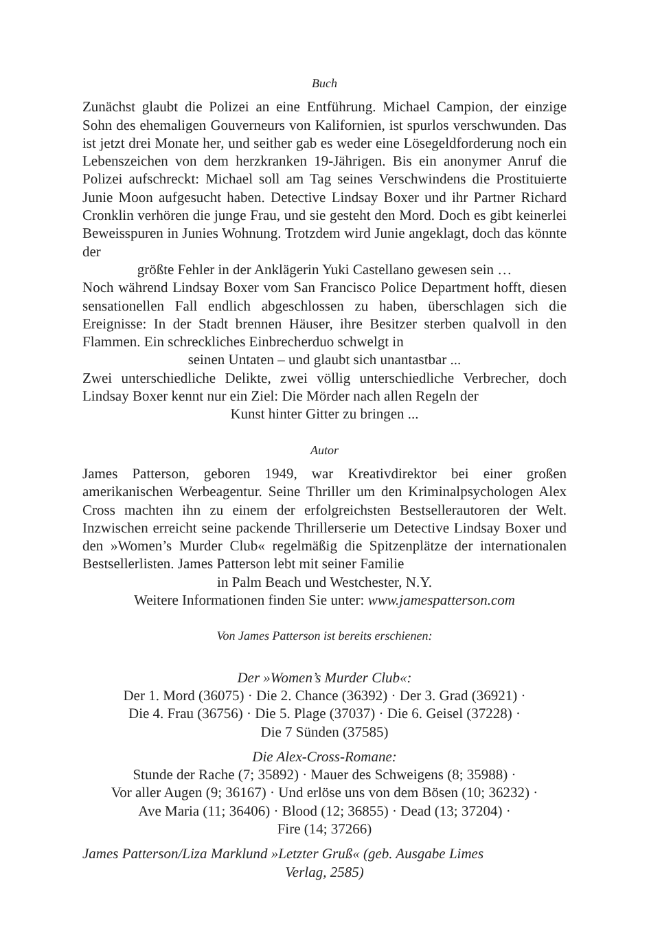Buch
Zunächst glaubt die Polizei an eine Entführung. Michael Campion, der einzige Sohn des ehemaligen Gouverneurs von Kalifornien, ist spurlos verschwunden. Das ist jetzt drei Monate her, und seither gab es weder eine Lösegeldforderung noch ein Lebenszeichen von dem herzkranken 19-Jährigen. Bis ein anonymer Anruf die Polizei aufschreckt: Michael soll am Tag seines Verschwindens die Prostituierte Junie Moon aufgesucht haben. Detective Lindsay Boxer und ihr Partner Richard Cronklin verhören die junge Frau, und sie gesteht den Mord. Doch es gibt keinerlei Beweisspuren in Junies Wohnung. Trotzdem wird Junie angeklagt, doch das könnte der
größte Fehler in der Anklägerin Yuki Castellano gewesen sein …
Noch während Lindsay Boxer vom San Francisco Police Department hofft, diesen sensationellen Fall endlich abgeschlossen zu haben, überschlagen sich die Ereignisse: In der Stadt brennen Häuser, ihre Besitzer sterben qualvoll in den Flammen. Ein schreckliches Einbrecherduo schwelgt in
seinen Untaten – und glaubt sich unantastbar ...
Zwei unterschiedliche Delikte, zwei völlig unterschiedliche Verbrecher, doch Lindsay Boxer kennt nur ein Ziel: Die Mörder nach allen Regeln der
Kunst hinter Gitter zu bringen ...
Autor
James Patterson, geboren 1949, war Kreativdirektor bei einer großen amerikanischen Werbeagentur. Seine Thriller um den Kriminalpsychologen Alex Cross machten ihn zu einem der erfolgreichsten Bestsellerautoren der Welt. Inzwischen erreicht seine packende Thrillerserie um Detective Lindsay Boxer und den »Women’s Murder Club« regelmäßig die Spitzenplätze der internationalen Bestsellerlisten. James Patterson lebt mit seiner Familie
in Palm Beach und Westchester, N.Y.
Weitere Informationen finden Sie unter: www.jamespatterson.com
Von James Patterson ist bereits erschienen:
Der »Women’s Murder Club«:
Der 1. Mord (36075) · Die 2. Chance (36392) · Der 3. Grad (36921) ·
Die 4. Frau (36756) · Die 5. Plage (37037) · Die 6. Geisel (37228) ·
Die 7 Sünden (37585)
Die Alex-Cross-Romane:
Stunde der Rache (7; 35892) · Mauer des Schweigens (8; 35988) ·
Vor aller Augen (9; 36167) · Und erlöse uns von dem Bösen (10; 36232) ·
Ave Maria (11; 36406) · Blood (12; 36855) · Dead (13; 37204) ·
Fire (14; 37266)
James Patterson/Liza Marklund »Letzter Gruß« (geb. Ausgabe Limes
Verlag, 2585)